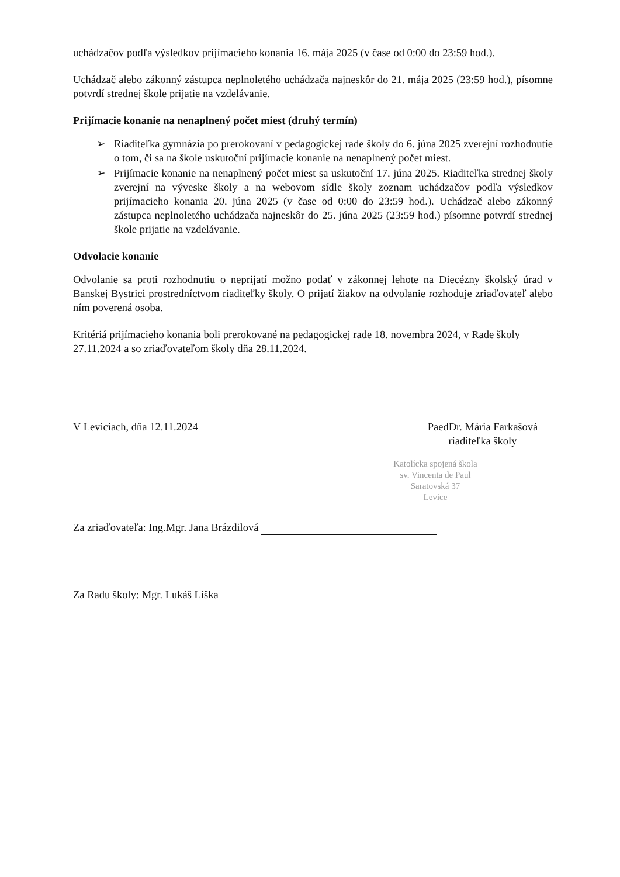uchádzačov podľa výsledkov prijímacieho konania 16. mája 2025 (v čase od 0:00 do 23:59 hod.).
Uchádzač alebo zákonný zástupca neplnoletého uchádzača najneskôr do 21. mája 2025 (23:59 hod.), písomne potvrdí strednej škole prijatie na vzdelávanie.
Prijímacie konanie na nenaplnený počet miest (druhý termín)
➢ Riaditeľka gymnázia po prerokovaní v pedagogickej rade školy do 6. júna 2025 zverejní rozhodnutie o tom, či sa na škole uskutoční prijímacie konanie na nenaplnený počet miest.
➢ Prijímacie konanie na nenaplnený počet miest sa uskutoční 17. júna 2025. Riaditeľka strednej školy zverejní na výveske školy a na webovom sídle školy zoznam uchádzačov podľa výsledkov prijímacieho konania 20. júna 2025 (v čase od 0:00 do 23:59 hod.). Uchádzač alebo zákonný zástupca neplnoletého uchádzača najneskôr do 25. júna 2025 (23:59 hod.) písomne potvrdí strednej škole prijatie na vzdelávanie.
Odvolacie konanie
Odvolanie sa proti rozhodnutiu o neprijatí možno podať v zákonnej lehote na Diecézny školský úrad v Banskej Bystrici prostredníctvom riaditeľky školy. O prijatí žiakov na odvolanie rozhoduje zriaďovateľ alebo ním poverená osoba.
Kritériá prijímacieho konania boli prerokované na pedagogickej rade 18. novembra 2024, v Rade školy 27.11.2024 a so zriaďovateľom školy dňa 28.11.2024.
V Leviciach, dňa 12.11.2024 PaedDr. Mária Farkašová
riaditeľka školy
Katolícka spojená škola
sv. Vincenta de Paul
Saratovská 37
Levice
Za zriaďovateľa: Ing.Mgr. Jana Brázdilová
Za Radu školy: Mgr. Lukáš Líška